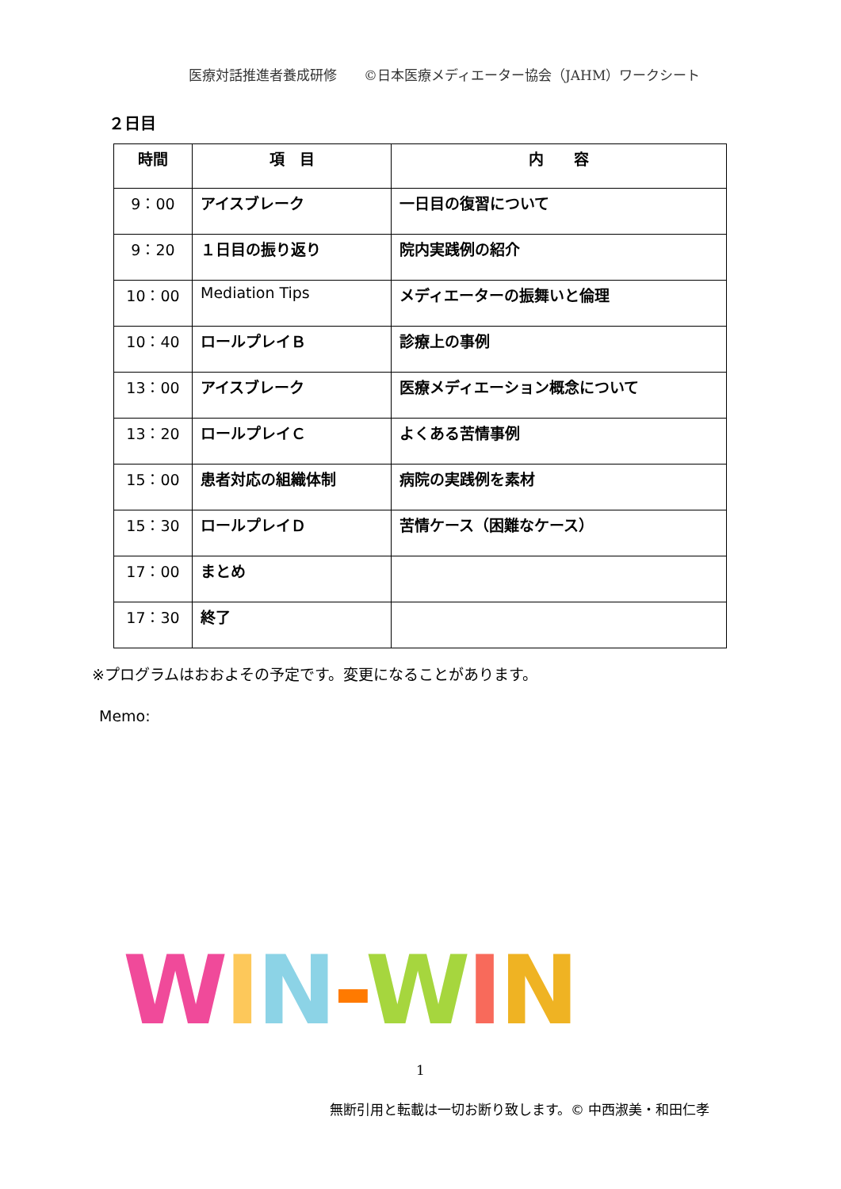医療対話推進者養成研修　　©日本医療メディエーター協会（JAHM）ワークシート
２日目
| 時間 | 項 目 | 内 容 |
| --- | --- | --- |
| 9：00 | アイスブレーク | 一日目の復習について |
| 9：20 | １日目の振り返り | 院内実践例の紹介 |
| 10：00 | Mediation Tips | メディエーターの振舞いと倫理 |
| 10：40 | ロールプレイＢ | 診療上の事例 |
| 13：00 | アイスブレーク | 医療メディエーション概念について |
| 13：20 | ロールプレイＣ | よくある苦情事例 |
| 15：00 | 患者対応の組織体制 | 病院の実践例を素材 |
| 15：30 | ロールプレイＤ | 苦情ケース（困難なケース） |
| 17：00 | まとめ | |
| 17：30 | 終了 | |
※プログラムはおおよその予定です。変更になることがあります。
Memo:
WIN-WIN
1
無断引用と転載は一切お断り致します。© 中西淑美・和田仁孝